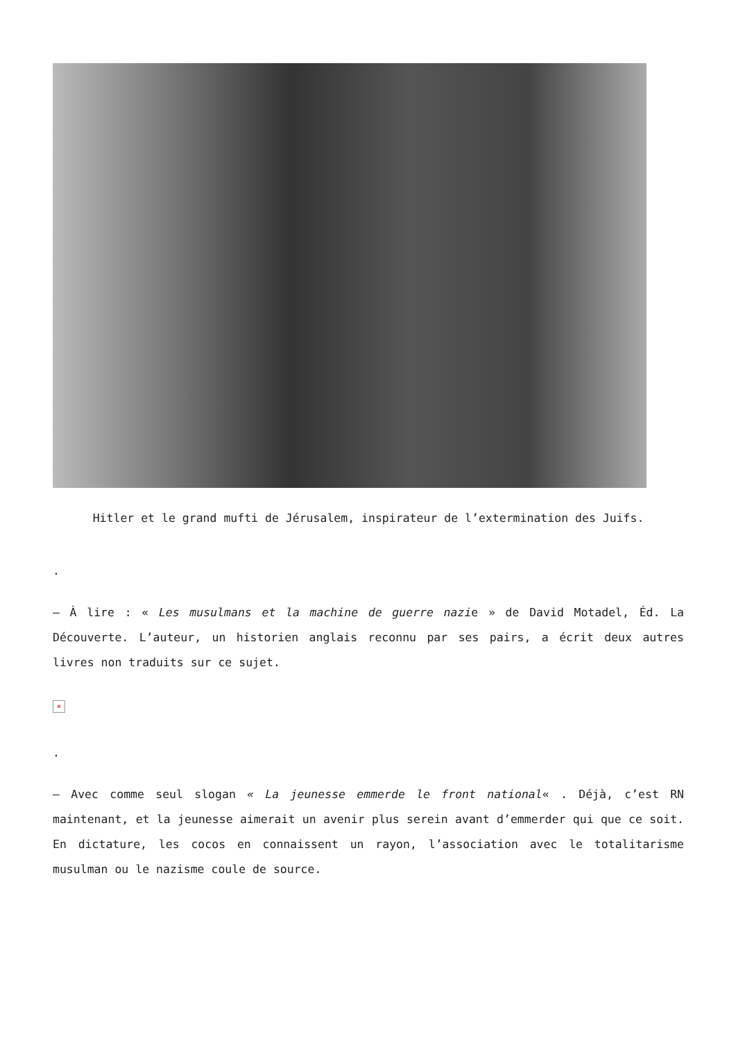Hitler et le grand mufti de Jérusalem, inspirateur de l’extermination des Juifs.
.
– À lire : « Les musulmans et la machine de guerre nazie » de David Motadel, Éd. La Découverte. L’auteur, un historien anglais reconnu par ses pairs, a écrit deux autres livres non traduits sur ce sujet.
×
.
– Avec comme seul slogan « La jeunesse emmerde le front national« . Déjà, c’est RN maintenant, et la jeunesse aimerait un avenir plus serein avant d’emmerder qui que ce soit. En dictature, les cocos en connaissent un rayon, l’association avec le totalitarisme musulman ou le nazisme coule de source.